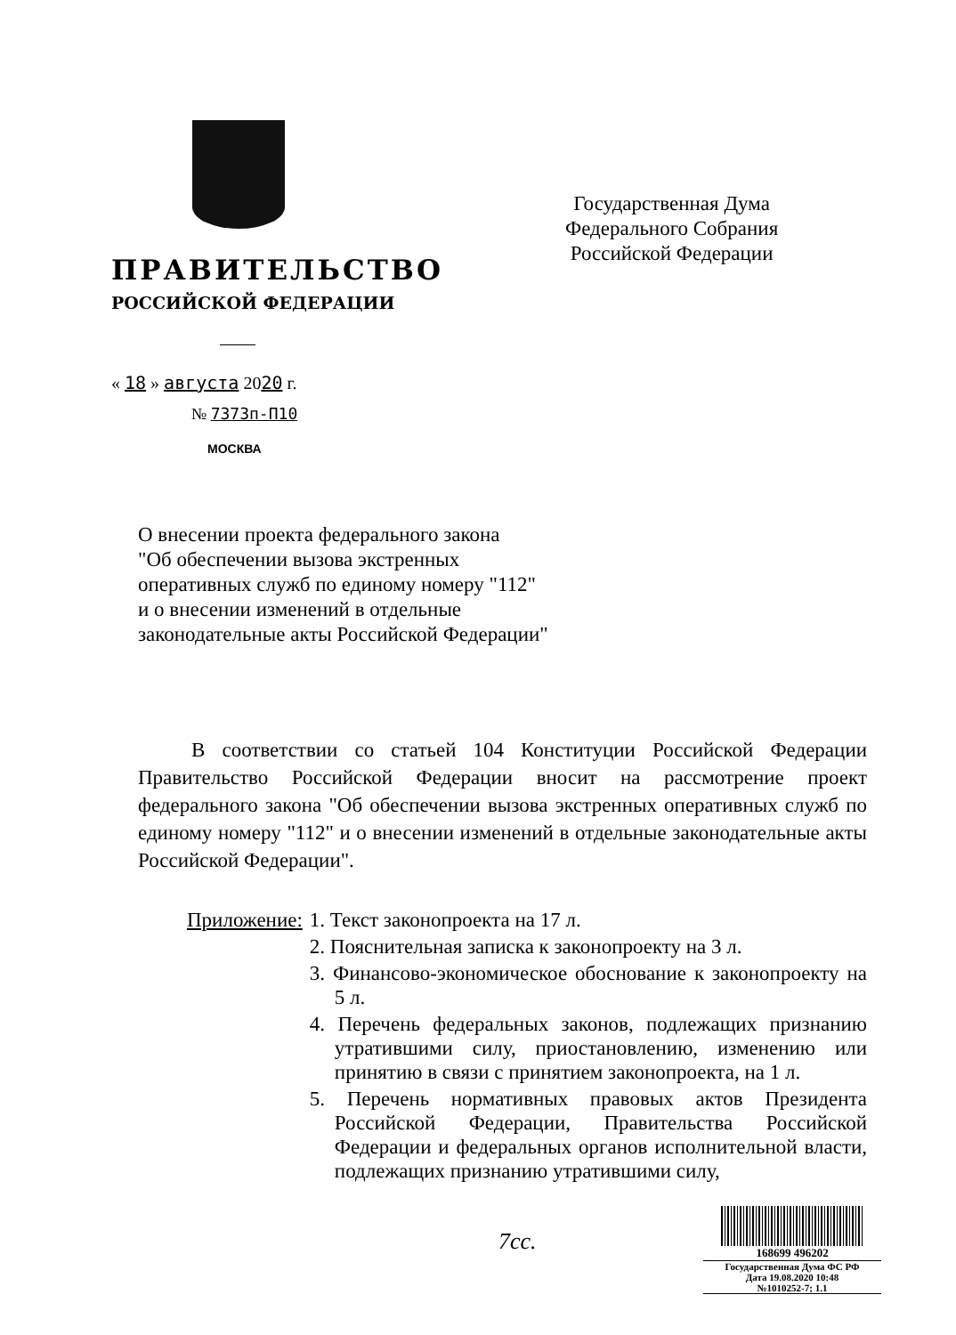ПРАВИТЕЛЬСТВО
РОССИЙСКОЙ ФЕДЕРАЦИИ
« 18 » августа 2020 г.
№ 7373п-П10
МОСКВА
Государственная Дума
Федерального Собрания
Российской Федерации
О внесении проекта федерального закона
"Об обеспечении вызова экстренных
оперативных служб по единому номеру "112"
и о внесении изменений в отдельные
законодательные акты Российской Федерации"
В соответствии со статьей 104 Конституции Российской Федерации Правительство Российской Федерации вносит на рассмотрение проект федерального закона "Об обеспечении вызова экстренных оперативных служб по единому номеру "112" и о внесении изменений в отдельные законодательные акты Российской Федерации".
Приложение: 1. Текст законопроекта на 17 л.
2. Пояснительная записка к законопроекту на 3 л.
3. Финансово-экономическое обоснование к законопроекту на 5 л.
4. Перечень федеральных законов, подлежащих признанию утратившими силу, приостановлению, изменению или принятию в связи с принятием законопроекта, на 1 л.
5. Перечень нормативных правовых актов Президента Российской Федерации, Правительства Российской Федерации и федеральных органов исполнительной власти, подлежащих признанию утратившими силу,
7сс.
168699 496202
Государственная Дума ФС РФ
Дата 19.08.2020 10:48
№1010252-7; 1.1